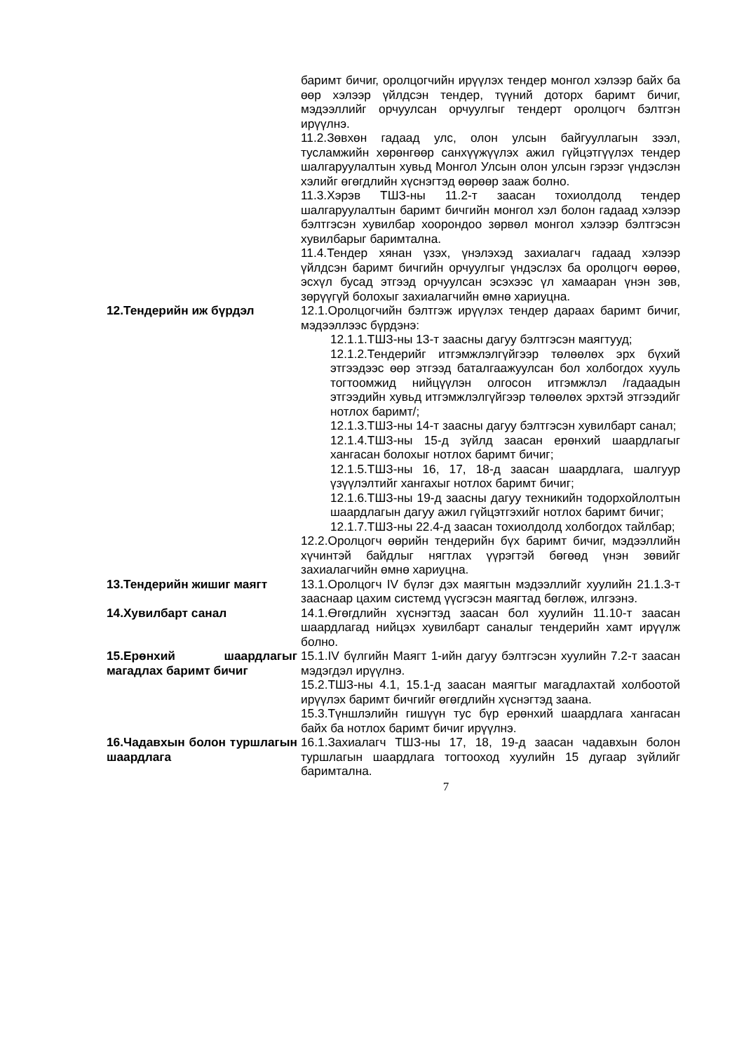баримт бичиг, оролцогчийн ирүүлэх тендер монгол хэлээр байх ба өөр хэлээр үйлдсэн тендер, түүний доторх баримт бичиг, мэдээллийг орчуулсан орчуулгыг тендерт оролцогч бэлтгэн ирүүлнэ.
11.2.Зөвхөн гадаад улс, олон улсын байгууллагын зээл, тусламжийн хөрөнгөөр санхүүжүүлэх ажил гүйцэтгүүлэх тендер шалгаруулалтын хувьд Монгол Улсын олон улсын гэрээг үндэслэн хэлийг өгөгдлийн хүснэгтэд өөрөөр зааж болно.
11.3.Хэрэв ТШЗ-ны 11.2-т заасан тохиолдолд тендер шалгаруулалтын баримт бичгийн монгол хэл болон гадаад хэлээр бэлтгэсэн хувилбар хоорондоо зөрвөл монгол хэлээр бэлтгэсэн хувилбарыг баримтална.
11.4.Тендер хянан үзэх, үнэлэхэд захиалагч гадаад хэлээр үйлдсэн баримт бичгийн орчуулгыг үндэслэх ба оролцогч өөрөө, эсхүл бусад этгээд орчуулсан эсэхээс үл хамааран үнэн зөв, зөрүүгүй болохыг захиалагчийн өмнө хариуцна.
12.Тендерийн иж бүрдэл 12.1.Оролцогчийн бэлтгэж ирүүлэх тендер дараах баримт бичиг, мэдээллээс бүрдэнэ:
12.1.1.ТШЗ-ны 13-т заасны дагуу бэлтгэсэн маягтууд;
12.1.2.Тендерийг итгэмжлэлгүйгээр төлөөлөх эрх бүхий этгээдээс өөр этгээд баталгаажуулсан бол холбогдох хууль тогтоомжид нийцүүлэн олгосон итгэмжлэл /гадаадын этгээдийн хувьд итгэмжлэлгүйгээр төлөөлөх эрхтэй этгээдийг нотлох баримт/;
12.1.3.ТШЗ-ны 14-т заасны дагуу бэлтгэсэн хувилбарт санал;
12.1.4.ТШЗ-ны 15-д зүйлд заасан ерөнхий шаардлагыг хангасан болохыг нотлох баримт бичиг;
12.1.5.ТШЗ-ны 16, 17, 18-д заасан шаардлага, шалгуур үзүүлэлтийг хангахыг нотлох баримт бичиг;
12.1.6.ТШЗ-ны 19-д заасны дагуу техникийн тодорхойлолтын шаардлагын дагуу ажил гүйцэтгэхийг нотлох баримт бичиг;
12.1.7.ТШЗ-ны 22.4-д заасан тохиолдолд холбогдох тайлбар;
12.2.Оролцогч өөрийн тендерийн бүх баримт бичиг, мэдээллийн хүчинтэй байдлыг нягтлах үүрэгтэй бөгөөд үнэн зөвийг захиалагчийн өмнө хариуцна.
13.Тендерийн жишиг маягт 13.1.Оролцогч IV бүлэг дэх маягтын мэдээллийг хуулийн 21.1.3-т зааснаар цахим системд үүсгэсэн маягтад бөглөж, илгээнэ.
14.Хувилбарт санал 14.1.Өгөгдлийн хүснэгтэд заасан бол хуулийн 11.10-т заасан шаардлагад нийцэх хувилбарт саналыг тендерийн хамт ирүүлж болно.
15.Ерөнхий шаардлагыг магадлах баримт бичиг
15.1.IV бүлгийн Маягт 1-ийн дагуу бэлтгэсэн хуулийн 7.2-т заасан мэдэгдэл ирүүлнэ.
15.2.ТШЗ-ны 4.1, 15.1-д заасан маягтыг магадлахтай холбоотой ирүүлэх баримт бичгийг өгөгдлийн хүснэгтэд заана.
15.3.Түншлэлийн гишүүн тус бүр ерөнхий шаардлага хангасан байх ба нотлох баримт бичиг ирүүлнэ.
16.Чадавхын болон туршлагын шаардлага
16.1.Захиалагч ТШЗ-ны 17, 18, 19-д заасан чадавхын болон туршлагын шаардлага тогтооход хуулийн 15 дугаар зүйлийг баримтална.
7